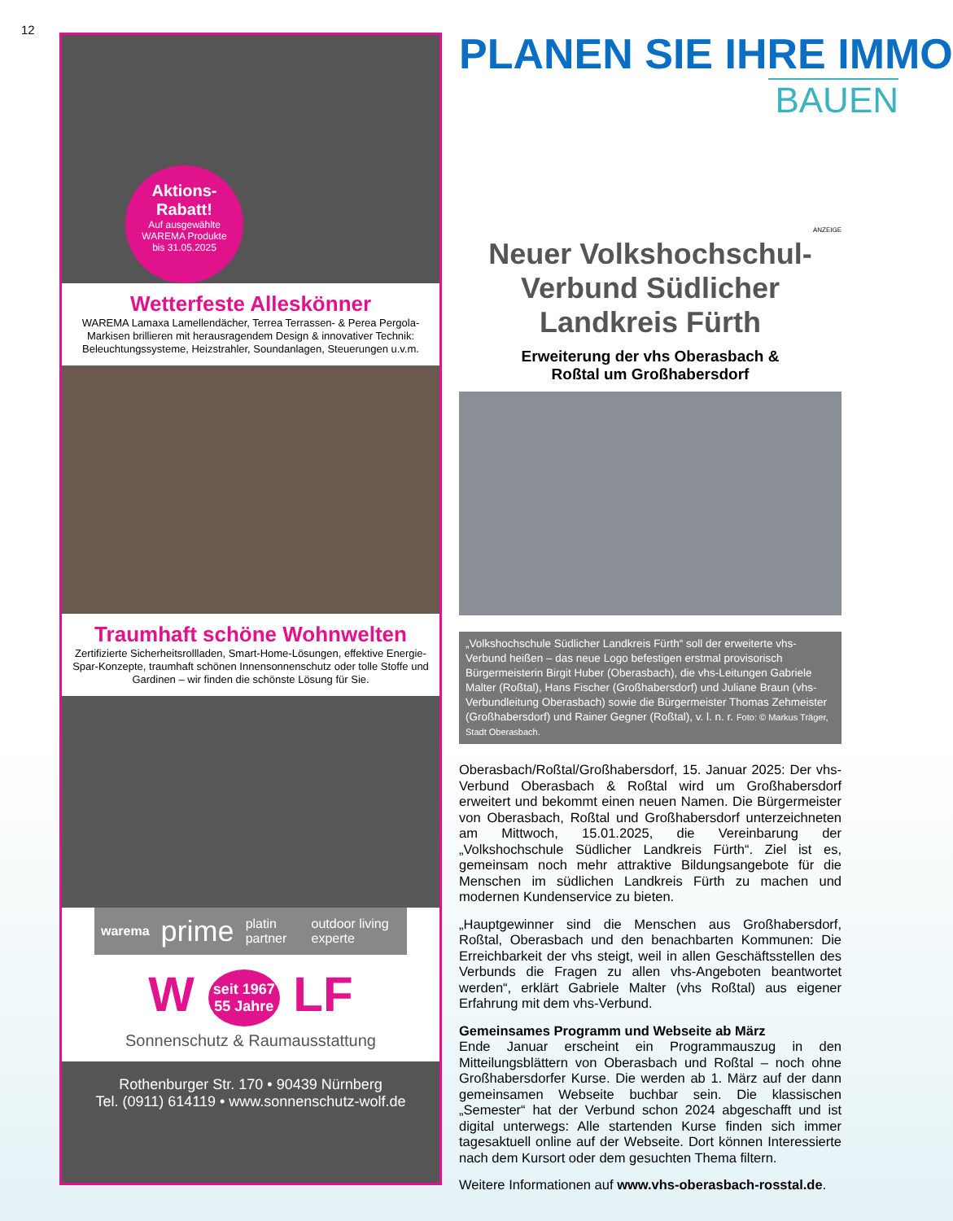12
Aktions-
Rabatt!
Auf ausgewählte
WAREMA Produkte
bis 31.05.2025
Wetterfeste Alleskönner
WAREMA Lamaxa Lamellendächer, Terrea Terrassen- & Perea Pergola-Markisen brillieren mit herausragendem Design & innovativer Technik: Beleuchtungssysteme, Heizstrahler, Soundanlagen, Steuerungen u.v.m.
Traumhaft schöne Wohnwelten
Zertifizierte Sicherheitsrollladen, Smart-Home-Lösungen, effektive Energie-Spar-Konzepte, traumhaft schönen Innensonnenschutz oder tolle Stoffe und Gardinen – wir finden die schönste Lösung für Sie.
warema prime platin partner outdoor living experte
W seit 1967
55 Jahre LF
Sonnenschutz & Raumausstattung
Rothenburger Str. 170 • 90439 Nürnberg
Tel. (0911) 614119 • www.sonnenschutz-wolf.de
PLANEN SIE IHRE IMMO
BAUEN
ANZEIGE
Neuer Volkshochschul-Verbund Südlicher Landkreis Fürth
Erweiterung der vhs Oberasbach &
Roßtal um Großhabersdorf
„Volkshochschule Südlicher Landkreis Fürth“ soll der erweiterte vhs-Verbund heißen – das neue Logo befestigen erstmal provisorisch Bürgermeisterin Birgit Huber (Oberasbach), die vhs-Leitungen Gabriele Malter (Roßtal), Hans Fischer (Großhabersdorf) und Juliane Braun (vhs-Verbundleitung Oberasbach) sowie die Bürgermeister Thomas Zehmeister (Großhabersdorf) und Rainer Gegner (Roßtal), v. l. n. r. Foto: © Markus Träger, Stadt Oberasbach.
Oberasbach/Roßtal/Großhabersdorf, 15. Januar 2025: Der vhs-Verbund Oberasbach & Roßtal wird um Großhabersdorf erweitert und bekommt einen neuen Namen. Die Bürgermeister von Oberasbach, Roßtal und Großhabersdorf unterzeichneten am Mittwoch, 15.01.2025, die Vereinbarung der „Volkshochschule Südlicher Landkreis Fürth“. Ziel ist es, gemeinsam noch mehr attraktive Bildungsangebote für die Menschen im südlichen Landkreis Fürth zu machen und modernen Kundenservice zu bieten.
„Hauptgewinner sind die Menschen aus Großhabersdorf, Roßtal, Oberasbach und den benachbarten Kommunen: Die Erreichbarkeit der vhs steigt, weil in allen Geschäftsstellen des Verbunds die Fragen zu allen vhs-Angeboten beantwortet werden“, erklärt Gabriele Malter (vhs Roßtal) aus eigener Erfahrung mit dem vhs-Verbund.
Gemeinsames Programm und Webseite ab März
Ende Januar erscheint ein Programmauszug in den Mitteilungsblättern von Oberasbach und Roßtal – noch ohne Großhabersdorfer Kurse. Die werden ab 1. März auf der dann gemeinsamen Webseite buchbar sein. Die klassischen „Semester“ hat der Verbund schon 2024 abgeschafft und ist digital unterwegs: Alle startenden Kurse finden sich immer tagesaktuell online auf der Webseite. Dort können Interessierte nach dem Kursort oder dem gesuchten Thema filtern.
Weitere Informationen auf www.vhs-oberasbach-rosstal.de.